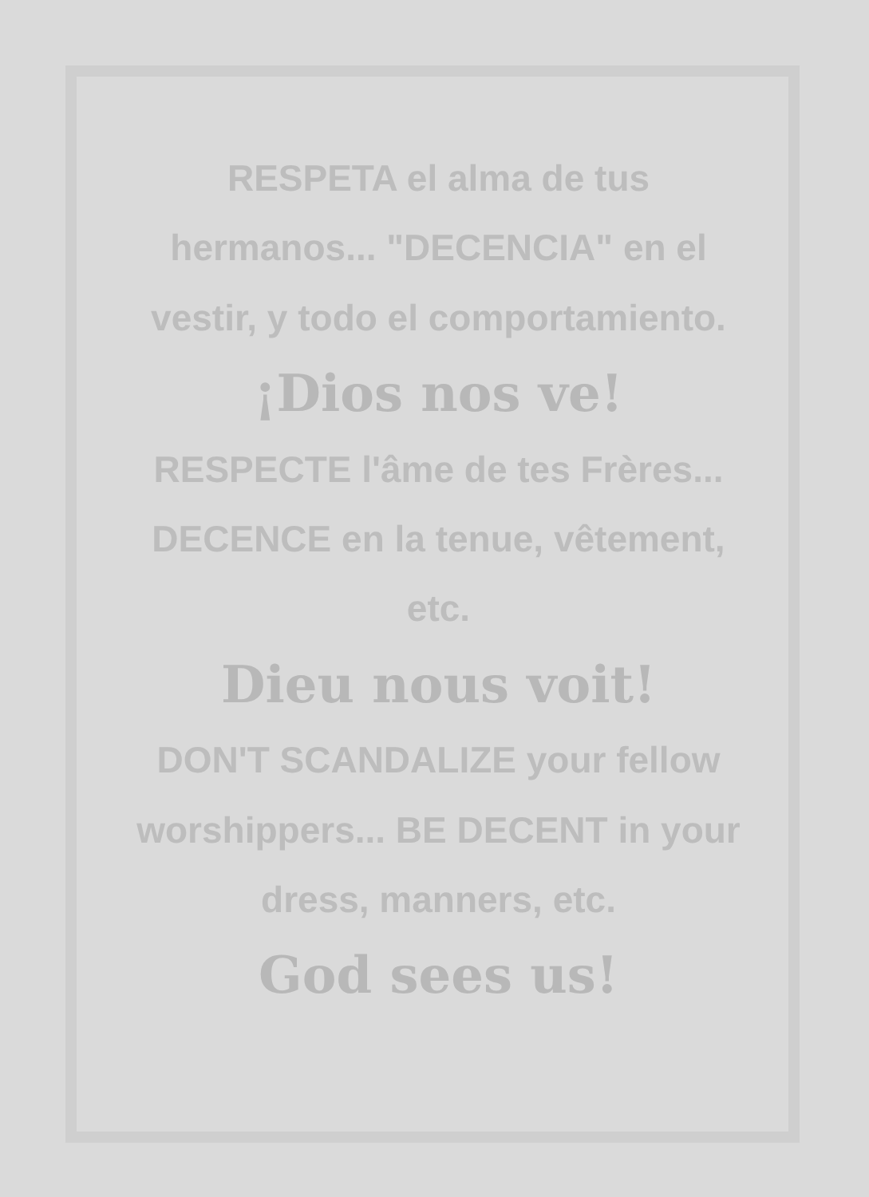RESPETA el alma de tus hermanos... "DECENCIA" en el vestir, y todo el comportamiento.
¡Dios nos ve!
RESPECTE l'âme de tes Frères... DECENCE en la tenue, vêtement, etc.
Dieu nous voit!
DON'T SCANDALIZE your fellow worshippers... BE DECENT in your dress, manners, etc.
God sees us!